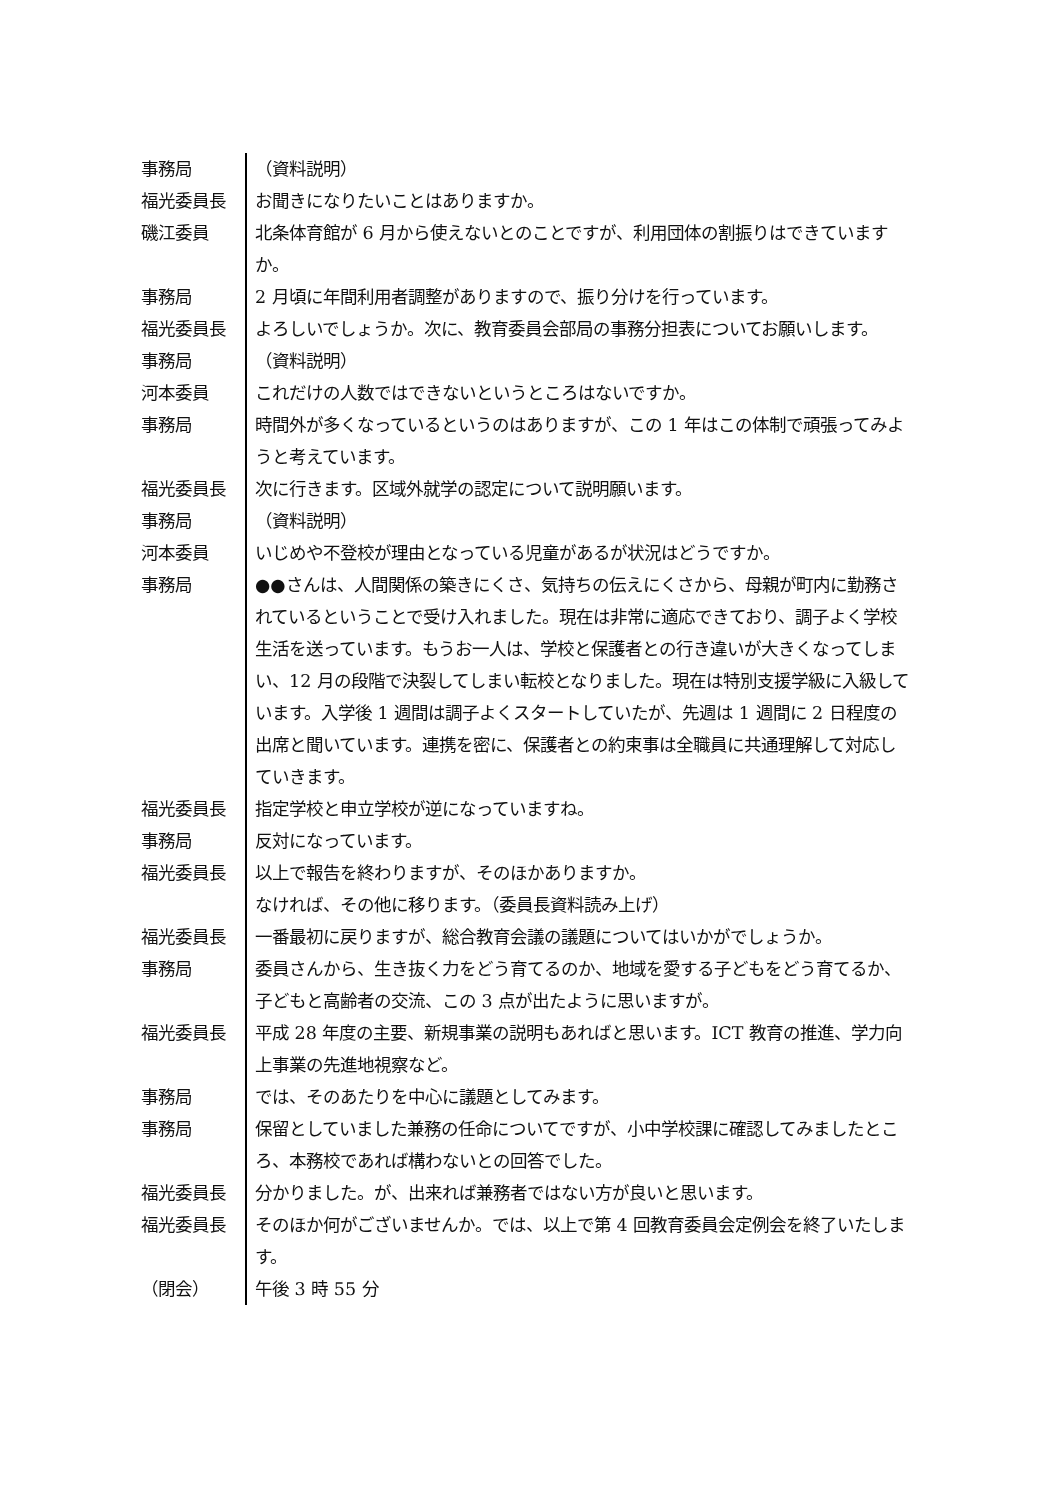事務局 （資料説明）
福光委員長 お聞きになりたいことはありますか。
磯江委員 北条体育館が 6 月から使えないとのことですが、利用団体の割振りはできていますか。
事務局 2 月頃に年間利用者調整がありますので、振り分けを行っています。
福光委員長 よろしいでしょうか。次に、教育委員会部局の事務分担表についてお願いします。
事務局 （資料説明）
河本委員 これだけの人数ではできないというところはないですか。
事務局 時間外が多くなっているというのはありますが、この 1 年はこの体制で頑張ってみようと考えています。
福光委員長 次に行きます。区域外就学の認定について説明願います。
事務局 （資料説明）
河本委員 いじめや不登校が理由となっている児童があるが状況はどうですか。
事務局 ●●さんは、人間関係の築きにくさ、気持ちの伝えにくさから、母親が町内に勤務されているということで受け入れました。現在は非常に適応できており、調子よく学校生活を送っています。もうお一人は、学校と保護者との行き違いが大きくなってしまい、12 月の段階で決裂してしまい転校となりました。現在は特別支援学級に入級しています。入学後 1 週間は調子よくスタートしていたが、先週は 1 週間に 2 日程度の出席と聞いています。連携を密に、保護者との約束事は全職員に共通理解して対応していきます。
福光委員長 指定学校と申立学校が逆になっていますね。
事務局 反対になっています。
福光委員長 以上で報告を終わりますが、そのほかありますか。
なければ、その他に移ります。（委員長資料読み上げ）
福光委員長 一番最初に戻りますが、総合教育会議の議題についてはいかがでしょうか。
事務局 委員さんから、生き抜く力をどう育てるのか、地域を愛する子どもをどう育てるか、子どもと高齢者の交流、この 3 点が出たように思いますが。
福光委員長 平成 28 年度の主要、新規事業の説明もあればと思います。ICT 教育の推進、学力向上事業の先進地視察など。
事務局 では、そのあたりを中心に議題としてみます。
事務局 保留としていました兼務の任命についてですが、小中学校課に確認してみましたところ、本務校であれば構わないとの回答でした。
福光委員長 分かりました。が、出来れば兼務者ではない方が良いと思います。
福光委員長 そのほか何がございませんか。では、以上で第 4 回教育委員会定例会を終了いたします。
（閉会） 午後 3 時 55 分